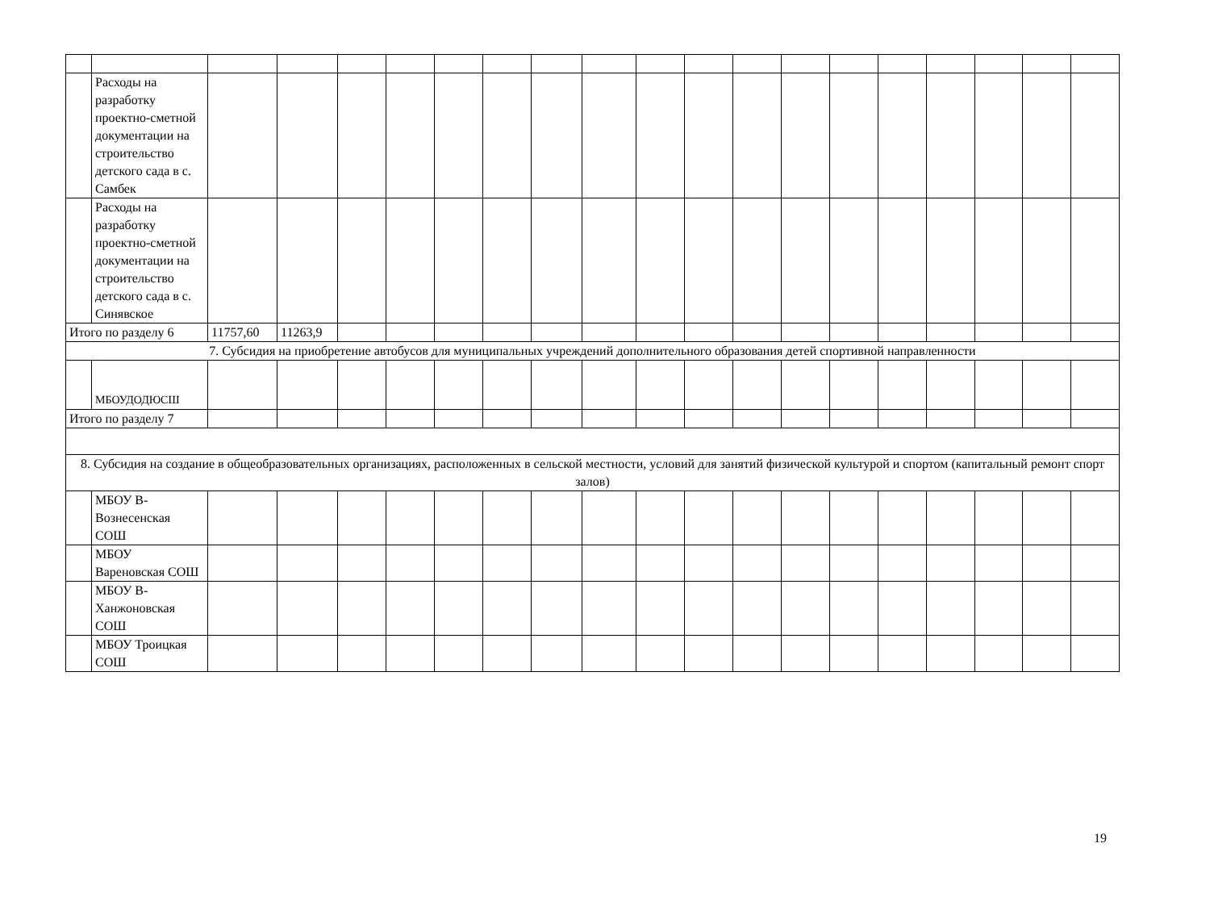| | Расходы на разработку проектно-сметной документации на строительство детского сада в с. Самбек | | | | | | | | | | | | | | | | | | |
| | Расходы на разработку проектно-сметной документации на строительство детского сада в с. Синявское | | | | | | | | | | | | | | | | | | |
| Итого по разделу 6 | | 11757,60 | 11263,9 | | | | | | | | | | | | | | | | |
| 7. Субсидия на приобретение автобусов для муниципальных учреждений дополнительного образования детей спортивной направленности | | | | | | | | | | | | | | | | | | | |
| | МБОУДОДЮСШ | | | | | | | | | | | | | | | | | | |
| Итого по разделу 7 | | | | | | | | | | | | | | | | | | | |
| 8. Субсидия на создание в общеобразовательных организациях, расположенных в сельской местности, условий для занятий физической культурой и спортом (капитальный ремонт спорт залов) | | | | | | | | | | | | | | | | | | | |
| | МБОУ В-Вознесенская СОШ | | | | | | | | | | | | | | | | | | |
| | МБОУ Вареновская СОШ | | | | | | | | | | | | | | | | | | |
| | МБОУ В-Ханжоновская СОШ | | | | | | | | | | | | | | | | | | |
| | МБОУ Троицкая СОШ | | | | | | | | | | | | | | | | | | |
19